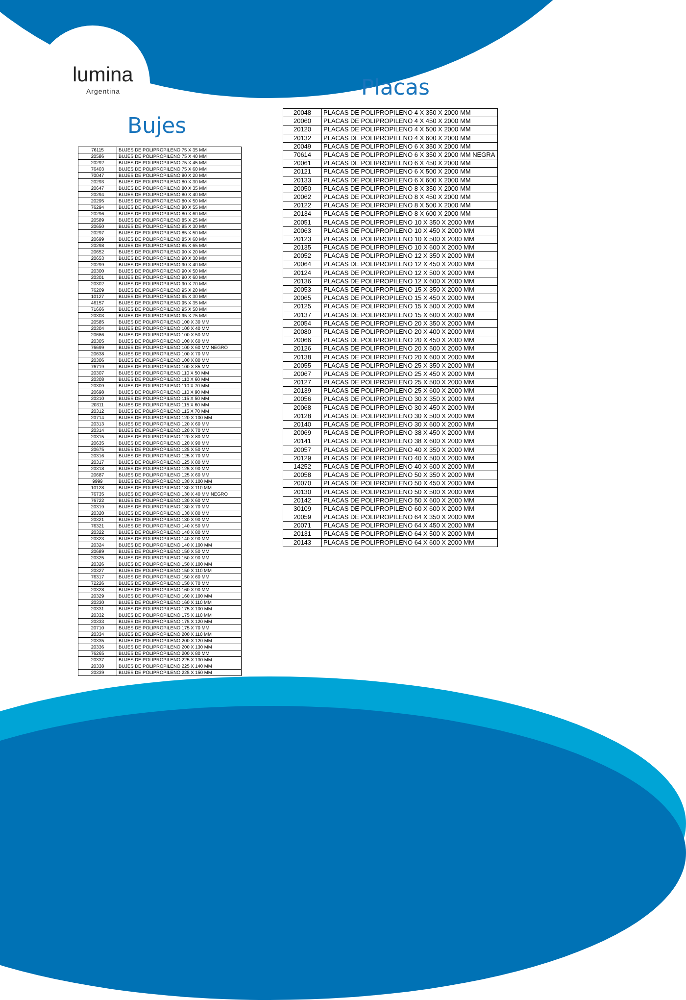lumina
Argentina Placas
Bujes
| 20048 | PLACAS DE POLIPROPILENO 4 X 350 X 2000 MM |
| 20060 | PLACAS DE POLIPROPILENO 4 X 450 X 2000 MM |
| 20120 | PLACAS DE POLIPROPILENO 4 X 500 X 2000 MM |
| 20132 | PLACAS DE POLIPROPILENO 4 X 600 X 2000 MM |
| 20049 | PLACAS DE POLIPROPILENO 6 X 350 X 2000 MM |
| 70614 | PLACAS DE POLIPROPILENO 6 X 350 X 2000 MM NEGRA |
| 20061 | PLACAS DE POLIPROPILENO 6 X 450 X 2000 MM |
| 20121 | PLACAS DE POLIPROPILENO 6 X 500 X 2000 MM |
| 20133 | PLACAS DE POLIPROPILENO 6 X 600 X 2000 MM |
| 20050 | PLACAS DE POLIPROPILENO 8 X 350 X 2000 MM |
| 20062 | PLACAS DE POLIPROPILENO 8 X 450 X 2000 MM |
| 20122 | PLACAS DE POLIPROPILENO 8 X 500 X 2000 MM |
| 20134 | PLACAS DE POLIPROPILENO 8 X 600 X 2000 MM |
| 20051 | PLACAS DE POLIPROPILENO 10 X 350 X 2000 MM |
| 20063 | PLACAS DE POLIPROPILENO 10 X 450 X 2000 MM |
| 20123 | PLACAS DE POLIPROPILENO 10 X 500 X 2000 MM |
| 20135 | PLACAS DE POLIPROPILENO 10 X 600 X 2000 MM |
| 20052 | PLACAS DE POLIPROPILENO 12 X 350 X 2000 MM |
| 20064 | PLACAS DE POLIPROPILENO 12 X 450 X 2000 MM |
| 20124 | PLACAS DE POLIPROPILENO 12 X 500 X 2000 MM |
| 20136 | PLACAS DE POLIPROPILENO 12 X 600 X 2000 MM |
| 20053 | PLACAS DE POLIPROPILENO 15 X 350 X 2000 MM |
| 20065 | PLACAS DE POLIPROPILENO 15 X 450 X 2000 MM |
| 20125 | PLACAS DE POLIPROPILENO 15 X 500 X 2000 MM |
| 20137 | PLACAS DE POLIPROPILENO 15 X 600 X 2000 MM |
| 20054 | PLACAS DE POLIPROPILENO 20 X 350 X 2000 MM |
| 20080 | PLACAS DE POLIPROPILENO 20 X 400 X 2000 MM |
| 20066 | PLACAS DE POLIPROPILENO 20 X 450 X 2000 MM |
| 20126 | PLACAS DE POLIPROPILENO 20 X 500 X 2000 MM |
| 20138 | PLACAS DE POLIPROPILENO 20 X 600 X 2000 MM |
| 20055 | PLACAS DE POLIPROPILENO 25 X 350 X 2000 MM |
| 20067 | PLACAS DE POLIPROPILENO 25 X 450 X 2000 MM |
| 20127 | PLACAS DE POLIPROPILENO 25 X 500 X 2000 MM |
| 20139 | PLACAS DE POLIPROPILENO 25 X 600 X 2000 MM |
| 20056 | PLACAS DE POLIPROPILENO 30 X 350 X 2000 MM |
| 20068 | PLACAS DE POLIPROPILENO 30 X 450 X 2000 MM |
| 20128 | PLACAS DE POLIPROPILENO 30 X 500 X 2000 MM |
| 20140 | PLACAS DE POLIPROPILENO 30 X 600 X 2000 MM |
| 20069 | PLACAS DE POLIPROPILENO 38 X 450 X 2000 MM |
| 20141 | PLACAS DE POLIPROPILENO 38 X 600 X 2000 MM |
| 20057 | PLACAS DE POLIPROPILENO 40 X 350 X 2000 MM |
| 20129 | PLACAS DE POLIPROPILENO 40 X 500 X 2000 MM |
| 14252 | PLACAS DE POLIPROPILENO 40 X 600 X 2000 MM |
| 20058 | PLACAS DE POLIPROPILENO 50 X 350 X 2000 MM |
| 20070 | PLACAS DE POLIPROPILENO 50 X 450 X 2000 MM |
| 20130 | PLACAS DE POLIPROPILENO 50 X 500 X 2000 MM |
| 20142 | PLACAS DE POLIPROPILENO 50 X 600 X 2000 MM |
| 30109 | PLACAS DE POLIPROPILENO 60 X 600 X 2000 MM |
| 20059 | PLACAS DE POLIPROPILENO 64 X 350 X 2000 MM |
| 20071 | PLACAS DE POLIPROPILENO 64 X 450 X 2000 MM |
| 20131 | PLACAS DE POLIPROPILENO 64 X 500 X 2000 MM |
| 20143 | PLACAS DE POLIPROPILENO 64 X 600 X 2000 MM |
| 76115 | BUJES DE POLIPROPILENO 75 X 35 MM |
| 20586 | BUJES DE POLIPROPILENO 75 X 40 MM |
| 20292 | BUJES DE POLIPROPILENO 75 X 45 MM |
| 76403 | BUJES DE POLIPROPILENO 75 X 60 MM |
| 70047 | BUJES DE POLIPROPILENO 80 X 20 MM |
| 20293 | BUJES DE POLIPROPILENO 80 X 30 MM |
| 20647 | BUJES DE POLIPROPILENO 80 X 35 MM |
| 20294 | BUJES DE POLIPROPILENO 80 X 40 MM |
| 20295 | BUJES DE POLIPROPILENO 80 X 50 MM |
| 76294 | BUJES DE POLIPROPILENO 80 X 55 MM |
| 20296 | BUJES DE POLIPROPILENO 80 X 60 MM |
| 20589 | BUJES DE POLIPROPILENO 85 X 25 MM |
| 20650 | BUJES DE POLIPROPILENO 85 X 30 MM |
| 20297 | BUJES DE POLIPROPILENO 85 X 50 MM |
| 20699 | BUJES DE POLIPROPILENO 85 X 60 MM |
| 20298 | BUJES DE POLIPROPILENO 85 X 65 MM |
| 20652 | BUJES DE POLIPROPILENO 90 X 20 MM |
| 20653 | BUJES DE POLIPROPILENO 90 X 30 MM |
| 20299 | BUJES DE POLIPROPILENO 90 X 40 MM |
| 20300 | BUJES DE POLIPROPILENO 90 X 50 MM |
| 20301 | BUJES DE POLIPROPILENO 90 X 60 MM |
| 20302 | BUJES DE POLIPROPILENO 90 X 70 MM |
| 76209 | BUJES DE POLIPROPILENO 95 X 20 MM |
| 10127 | BUJES DE POLIPROPILENO 95 X 30 MM |
| 46157 | BUJES DE POLIPROPILENO 95 X 35 MM |
| 71666 | BUJES DE POLIPROPILENO 95 X 50 MM |
| 20303 | BUJES DE POLIPROPILENO 95 X 75 MM |
| 20585 | BUJES DE POLIPROPILENO 100 X 30 MM |
| 20304 | BUJES DE POLIPROPILENO 100 X 40 MM |
| 20686 | BUJES DE POLIPROPILENO 100 X 50 MM |
| 20305 | BUJES DE POLIPROPILENO 100 X 60 MM |
| 76699 | BUJES DE POLIPROPILENO 100 X 60 MM NEGRO |
| 20638 | BUJES DE POLIPROPILENO 100 X 70 MM |
| 20306 | BUJES DE POLIPROPILENO 100 X 80 MM |
| 76719 | BUJES DE POLIPROPILENO 100 X 85 MM |
| 20307 | BUJES DE POLIPROPILENO 110 X 50 MM |
| 20308 | BUJES DE POLIPROPILENO 110 X 60 MM |
| 20309 | BUJES DE POLIPROPILENO 110 X 70 MM |
| 20698 | BUJES DE POLIPROPILENO 110 X 90 MM |
| 20310 | BUJES DE POLIPROPILENO 115 X 50 MM |
| 20311 | BUJES DE POLIPROPILENO 115 X 60 MM |
| 20312 | BUJES DE POLIPROPILENO 115 X 70 MM |
| 20714 | BUJES DE POLIPROPILENO 120 X 100 MM |
| 20313 | BUJES DE POLIPROPILENO 120 X 60 MM |
| 20314 | BUJES DE POLIPROPILENO 120 X 70 MM |
| 20315 | BUJES DE POLIPROPILENO 120 X 80 MM |
| 20635 | BUJES DE POLIPROPILENO 120 X 90 MM |
| 20675 | BUJES DE POLIPROPILENO 125 X 50 MM |
| 20316 | BUJES DE POLIPROPILENO 125 X 70 MM |
| 20317 | BUJES DE POLIPROPILENO 125 X 80 MM |
| 20318 | BUJES DE POLIPROPILENO 125 X 90 MM |
| 20687 | BUJES DE POLIPROPILENO 125 X 60 MM |
| 9999 | BUJES DE POLIPROPILENO 130 X 100 MM |
| 10128 | BUJES DE POLIPROPILENO 130 X 110 MM |
| 76735 | BUJES DE POLIPROPILENO 130 X 40 MM NEGRO |
| 76722 | BUJES DE POLIPROPILENO 130 X 60 MM |
| 20319 | BUJES DE POLIPROPILENO 130 X 70 MM |
| 20320 | BUJES DE POLIPROPILENO 130 X 80 MM |
| 20321 | BUJES DE POLIPROPILENO 130 X 90 MM |
| 76321 | BUJES DE POLIPROPILENO 140 X 50 MM |
| 20322 | BUJES DE POLIPROPILENO 140 X 80 MM |
| 20323 | BUJES DE POLIPROPILENO 140 X 90 MM |
| 20324 | BUJES DE POLIPROPILENO 140 X 100 MM |
| 20689 | BUJES DE POLIPROPILENO 150 X 50 MM |
| 20325 | BUJES DE POLIPROPILENO 150 X 90 MM |
| 20326 | BUJES DE POLIPROPILENO 150 X 100 MM |
| 20327 | BUJES DE POLIPROPILENO 150 X 110 MM |
| 76317 | BUJES DE POLIPROPILENO 150 X 60 MM |
| 72226 | BUJES DE POLIPROPILENO 150 X 70 MM |
| 20328 | BUJES DE POLIPROPILENO 160 X 90 MM |
| 20329 | BUJES DE POLIPROPILENO 160 X 100 MM |
| 20330 | BUJES DE POLIPROPILENO 160 X 110 MM |
| 20331 | BUJES DE POLIPROPILENO 175 X 100 MM |
| 20332 | BUJES DE POLIPROPILENO 175 X 110 MM |
| 20333 | BUJES DE POLIPROPILENO 175 X 120 MM |
| 20710 | BUJES DE POLIPROPILENO 175 X 70 MM |
| 20334 | BUJES DE POLIPROPILENO 200 X 110 MM |
| 20335 | BUJES DE POLIPROPILENO 200 X 120 MM |
| 20336 | BUJES DE POLIPROPILENO 200 X 130 MM |
| 76265 | BUJES DE POLIPROPILENO 200 X 80 MM |
| 20337 | BUJES DE POLIPROPILENO 225 X 130 MM |
| 20338 | BUJES DE POLIPROPILENO 225 X 140 MM |
| 20339 | BUJES DE POLIPROPILENO 225 X 150 MM |